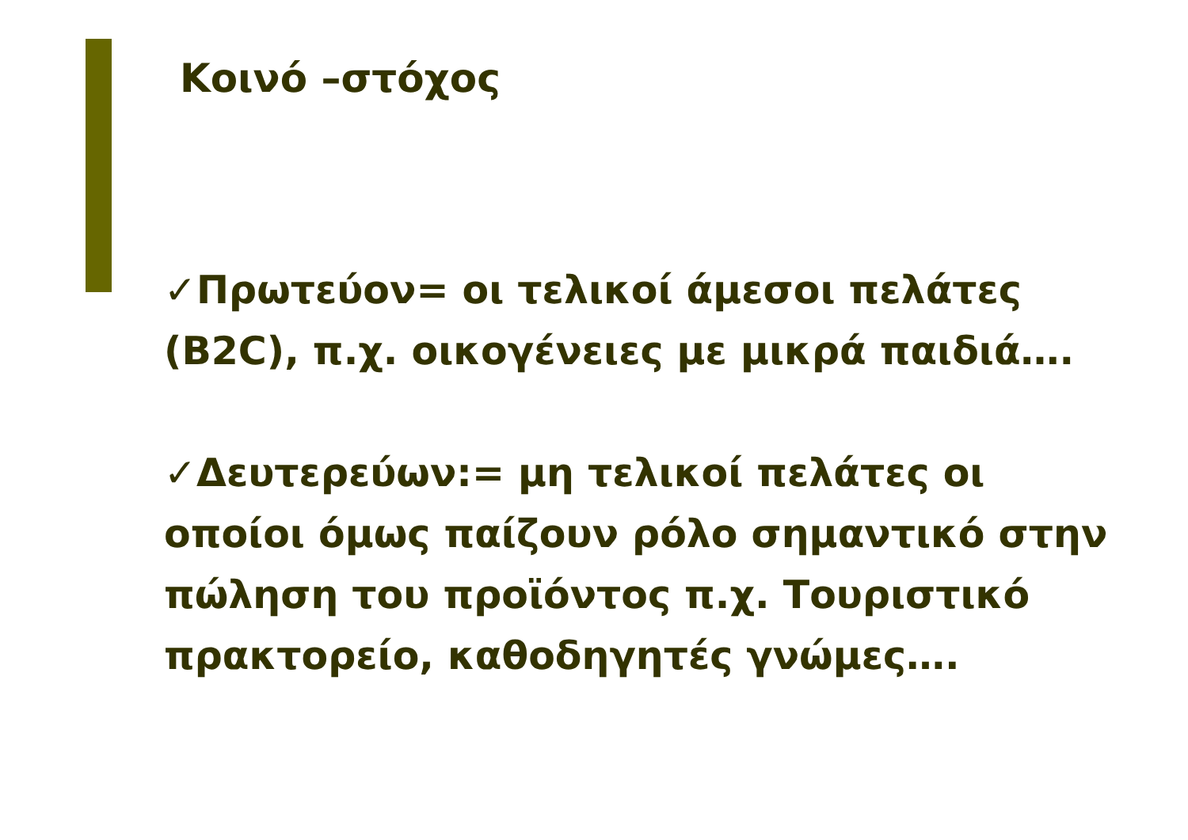Κοινό –στόχος
✓Πρωτεύον= οι τελικοί άμεσοι πελάτες (B2C), π.χ. οικογένειες με μικρά παιδιά….
✓Δευτερεύων:= μη τελικοί πελάτες οι οποίοι όμως παίζουν ρόλο σημαντικό στην πώληση του προϊόντος π.χ. Τουριστικό πρακτορείο, καθοδηγητές γνώμες….